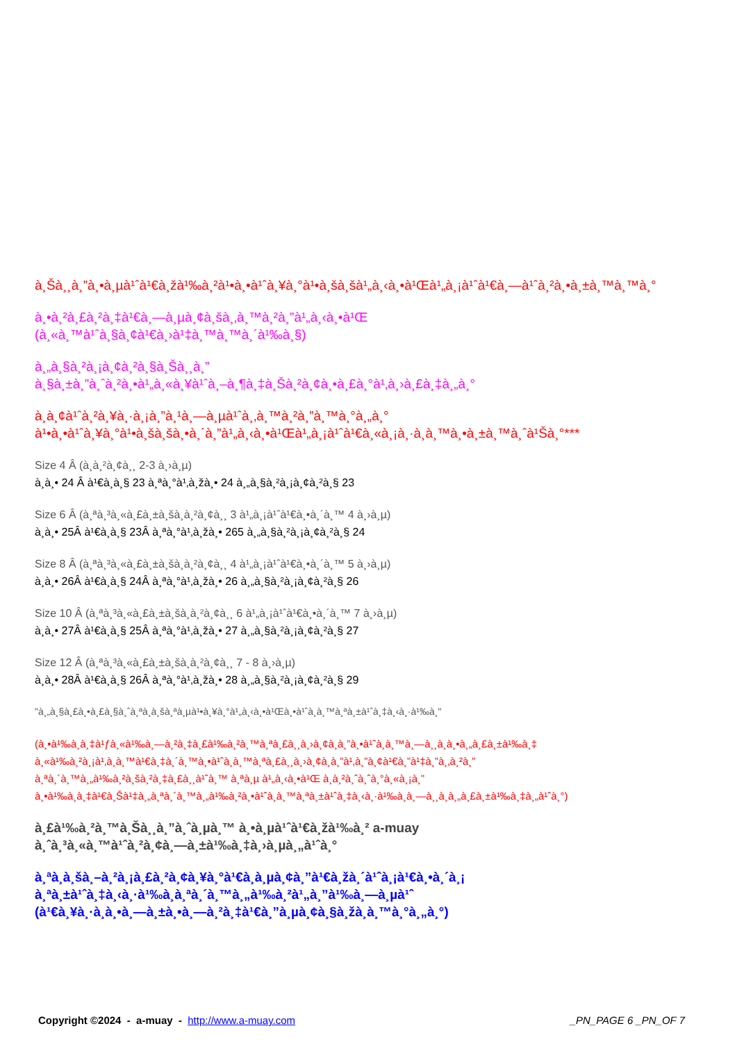à¸Šà¸¸à¸”à¸•à¸µà¹ˆà¹€à¸žà¹‰à¸²à¹•à¸•à¹ˆà¸¥à¸°à¹•à¸šà¸šà¹„à¸‹à¸•à¹Œà¹„à¸¡à¹ˆà¹€à¸—à¹ˆà¸²à¸•à¸±à¸™à¸™à¸°
à¸•à¸²à¸£à¸²à¸‡à¹€à¸—à¸µà¸¢à¸šà¸‚à¸™à¸²à¸”à¹„à¸‹à¸•à¹Œ
(à¸«à¸™à¹ˆà¸§à¸¢à¹€à¸›à¹‡à¸™à¸™à¸´à¹‰à¸§)
à¸„à¸§à¸²à¸¡à¸¢à¸²à¸§à¸Šà¸¸à¸”
à¸§à¸±à¸”à¸ˆà¸²à¸•à¹„à¸«à¸¥à¹ˆà¸–à¸¶à¸‡à¸Šà¸²à¸¢à¸•à¸£à¸°à¹‚à¸›à¸£à¸‡à¸„à¸°
à¸­à¸¢à¹ˆà¸²à¸¥à¸·à¸¡à¸”à¸¹à¸—à¸µà¹ˆà¸‚à¸™à¸²à¸”à¸™à¸°à¸„à¸°
à¹•à¸•à¹ˆà¸¥à¸°à¹•à¸šà¸šà¸•à¸´à¸”à¹„à¸‹à¸•à¹Œà¹„à¸¡à¹ˆà¹€à¸«à¸¡à¸·à¸­à¸™à¸•à¸±à¸™à¸ˆà¹Šà¸°***
Size 4 Â (à¸­à¸²à¸¢à¸¸ 2-3 à¸›à¸µ)
à¸­à¸• 24 Â à¹€à¸­à¸§ 23 à¸ªà¸°à¹‚à¸žà¸• 24 à¸„à¸§à¸²à¸¡à¸¢à¸²à¸§ 23
Size 6 Â (à¸ªà¸³à¸«à¸£à¸±à¸šà¸­à¸²à¸¢à¸¸ 3 à¹„à¸¡à¹ˆà¹€à¸•à¸´à¸™ 4 à¸›à¸µ)
à¸­à¸• 25Â à¹€à¸­à¸§ 23Â à¸ªà¸°à¹‚à¸žà¸• 265 à¸„à¸§à¸²à¸¡à¸¢à¸²à¸§ 24
Size 8 Â (à¸ªà¸³à¸«à¸£à¸±à¸šà¸­à¸²à¸¢à¸¸ 4 à¹„à¸¡à¹ˆà¹€à¸•à¸´à¸™ 5 à¸›à¸µ)
à¸­à¸• 26Â à¹€à¸­à¸§ 24Â à¸ªà¸°à¹‚à¸žà¸• 26 à¸„à¸§à¸²à¸¡à¸¢à¸²à¸§ 26
Size 10 Â (à¸ªà¸³à¸«à¸£à¸±à¸šà¸­à¸²à¸¢à¸¸ 6 à¹„à¸¡à¹ˆà¹€à¸•à¸´à¸™ 7 à¸›à¸µ)
à¸­à¸• 27Â à¹€à¸­à¸§ 25Â à¸ªà¸°à¹‚à¸žà¸• 27 à¸„à¸§à¸²à¸¡à¸¢à¸²à¸§ 27
Size 12 Â (à¸ªà¸³à¸«à¸£à¸±à¸šà¸­à¸²à¸¢à¸¸ 7 - 8 à¸›à¸µ)
à¸­à¸• 28Â à¹€à¸­à¸§ 26Â à¸ªà¸°à¹‚à¸žà¸• 28 à¸„à¸§à¸²à¸¡à¸¢à¸²à¸§ 29
"à¸„à¸§à¸£à¸•à¸£à¸§à¸ˆà¸ªà¸­à¸šà¸ªà¸µà¹•à¸¥à¸°à¹„à¸‹à¸•à¹Œà¸•à¹ˆà¸­à¸™à¸ªà¸±à¹ˆà¸‡à¸‹à¸·à¹‰à¸­"
(à¸•à¹‰à¸­à¸‡à¹ƒà¸«à¹‰à¸—à¸²à¸‡à¸£à¹‰à¸²à¸™à¸ªà¸£à¸¸à¸›à¸¢à¸­à¸”à¸•à¹ˆà¸­à¸™à¸—à¸¸à¸à¸•à¸„à¸£à¸±à¹‰à¸‡
à¸«à¹‰à¸²à¸¡à¹‚à¸­à¸™à¹€à¸‡à¸´à¸™à¸•à¹ˆà¸­à¸™à¸ªà¸£à¸¸à¸›à¸¢à¸­à¸”à¹‚à¸”à¸¢à¹€à¸”à¹‡à¸”à¸‚à¸²à¸”
à¸ªà¸´à¸™à¸„à¹‰à¸²à¸šà¸²à¸‡à¸£à¸¸à¹ˆà¸™ à¸ªà¸µ à¹„à¸‹à¸•à¹Œ à¸­à¸²à¸ˆà¸ˆà¸°à¸«à¸¡à¸”
à¸•à¹‰à¸­à¸‡à¹€à¸Šà¹‡à¸„à¸ªà¸´à¸™à¸„à¹‰à¸²à¸•à¹ˆà¸­à¸™à¸ªà¸±à¹ˆà¸‡à¸‹à¸·à¹‰à¸­à¸—à¸¸à¸à¸„à¸£à¸±à¹‰à¸‡à¸„à¹ˆà¸°)
à¸£à¹‰à¸²à¸™à¸Šà¸¸à¸”à¸ˆà¸µà¸™ à¸•à¸µà¹ˆà¹€à¸žà¹‰à¸² a-muay
à¸ˆà¸³à¸«à¸™à¹ˆà¸²à¸¢à¸—à¸±à¹‰à¸‡à¸›à¸µà¸„à¹ˆà¸°
à¸ªà¸­à¸šà¸–à¸²à¸¡à¸£à¸²à¸¢à¸¥à¸°à¹€à¸­à¸µà¸¢à¸”à¹€à¸žà¸´à¹ˆà¸¡à¹€à¸•à¸´à¸¡
à¸ªà¸±à¹ˆà¸‡à¸‹à¸·à¹‰à¸­à¸ªà¸´à¸™à¸„à¹‰à¸²à¹„à¸”à¹‰à¸—à¸µà¹ˆ
(à¹€à¸¥à¸·à¸­à¸•à¸—à¸±à¸•à¸—à¸²à¸‡à¹€à¸”à¸µà¸¢à¸§à¸žà¸­à¸™à¸°à¸„à¸°)
Copyright ©2024 - a-muay - http://www.a-muay.com _PN_PAGE 6 _PN_OF 7